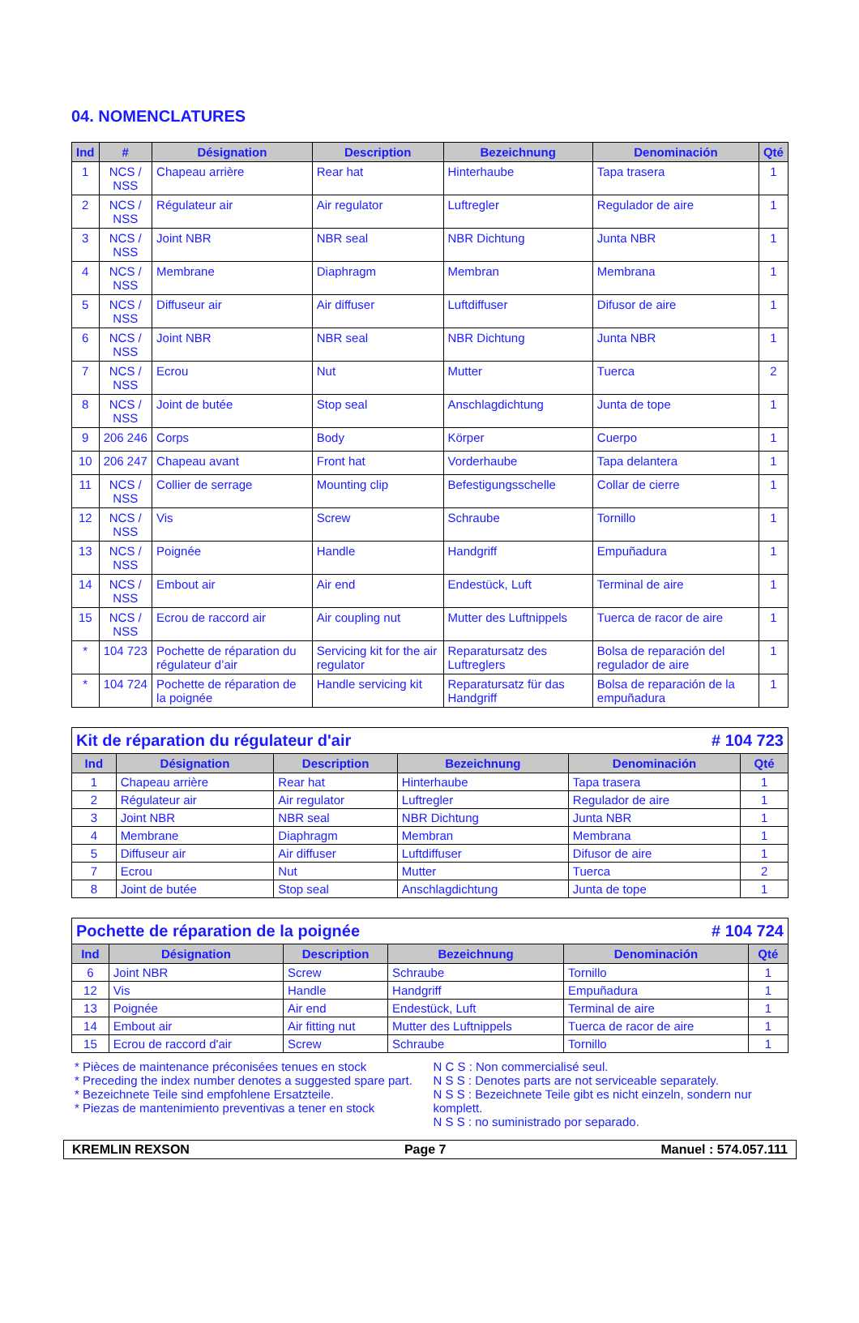04. NOMENCLATURES
| Ind | # | Désignation | Description | Bezeichnung | Denominación | Qté |
| --- | --- | --- | --- | --- | --- | --- |
| 1 | NCS / NSS | Chapeau arrière | Rear hat | Hinterhaube | Tapa trasera | 1 |
| 2 | NCS / NSS | Régulateur air | Air regulator | Luftregler | Regulador de aire | 1 |
| 3 | NCS / NSS | Joint NBR | NBR seal | NBR Dichtung | Junta NBR | 1 |
| 4 | NCS / NSS | Membrane | Diaphragm | Membran | Membrana | 1 |
| 5 | NCS / NSS | Diffuseur air | Air diffuser | Luftdiffuser | Difusor de aire | 1 |
| 6 | NCS / NSS | Joint NBR | NBR seal | NBR Dichtung | Junta NBR | 1 |
| 7 | NCS / NSS | Ecrou | Nut | Mutter | Tuerca | 2 |
| 8 | NCS / NSS | Joint de butée | Stop seal | Anschlagdichtung | Junta de tope | 1 |
| 9 | 206 246 | Corps | Body | Körper | Cuerpo | 1 |
| 10 | 206 247 | Chapeau avant | Front hat | Vorderhaube | Tapa delantera | 1 |
| 11 | NCS / NSS | Collier de serrage | Mounting clip | Befestigungsschelle | Collar de cierre | 1 |
| 12 | NCS / NSS | Vis | Screw | Schraube | Tornillo | 1 |
| 13 | NCS / NSS | Poignée | Handle | Handgriff | Empuñadura | 1 |
| 14 | NCS / NSS | Embout air | Air end | Endestück, Luft | Terminal de aire | 1 |
| 15 | NCS / NSS | Ecrou de raccord air | Air coupling nut | Mutter des Luftnippels | Tuerca de racor de aire | 1 |
| * | 104 723 | Pochette de réparation du régulateur d’air | Servicing kit for the air regulator | Reparatursatz des Luftreglers | Bolsa de reparación del regulador de aire | 1 |
| * | 104 724 | Pochette de réparation de la poignée | Handle servicing kit | Reparatursatz für das Handgriff | Bolsa de reparación de la empuñadura | 1 |
Kit de réparation du régulateur d'air # 104 723
| Ind | Désignation | Description | Bezeichnung | Denominación | Qté |
| --- | --- | --- | --- | --- | --- |
| 1 | Chapeau arrière | Rear hat | Hinterhaube | Tapa trasera | 1 |
| 2 | Régulateur air | Air regulator | Luftregler | Regulador de aire | 1 |
| 3 | Joint NBR | NBR seal | NBR Dichtung | Junta NBR | 1 |
| 4 | Membrane | Diaphragm | Membran | Membrana | 1 |
| 5 | Diffuseur air | Air diffuser | Luftdiffuser | Difusor de aire | 1 |
| 7 | Ecrou | Nut | Mutter | Tuerca | 2 |
| 8 | Joint de butée | Stop seal | Anschlagdichtung | Junta de tope | 1 |
Pochette de réparation de la poignée # 104 724
| Ind | Désignation | Description | Bezeichnung | Denominación | Qté |
| --- | --- | --- | --- | --- | --- |
| 6 | Joint NBR | Screw | Schraube | Tornillo | 1 |
| 12 | Vis | Handle | Handgriff | Empuñadura | 1 |
| 13 | Poignée | Air end | Endestück, Luft | Terminal de aire | 1 |
| 14 | Embout air | Air fitting nut | Mutter des Luftnippels | Tuerca de racor de aire | 1 |
| 15 | Ecrou de raccord d'air | Screw | Schraube | Tornillo | 1 |
* Pièces de maintenance préconisées tenues en stock
* Preceding the index number denotes a suggested spare part.
* Bezeichnete Teile sind empfohlene Ersatzteile.
* Piezas de mantenimiento preventivas a tener en stock
N C S : Non commercialisé seul.
N S S : Denotes parts are not serviceable separately.
N S S : Bezeichnete Teile gibt es nicht einzeln, sondern nur komplett.
N S S : no suministrado por separado.
KREMLIN REXSON Page 7 Manuel : 574.057.111